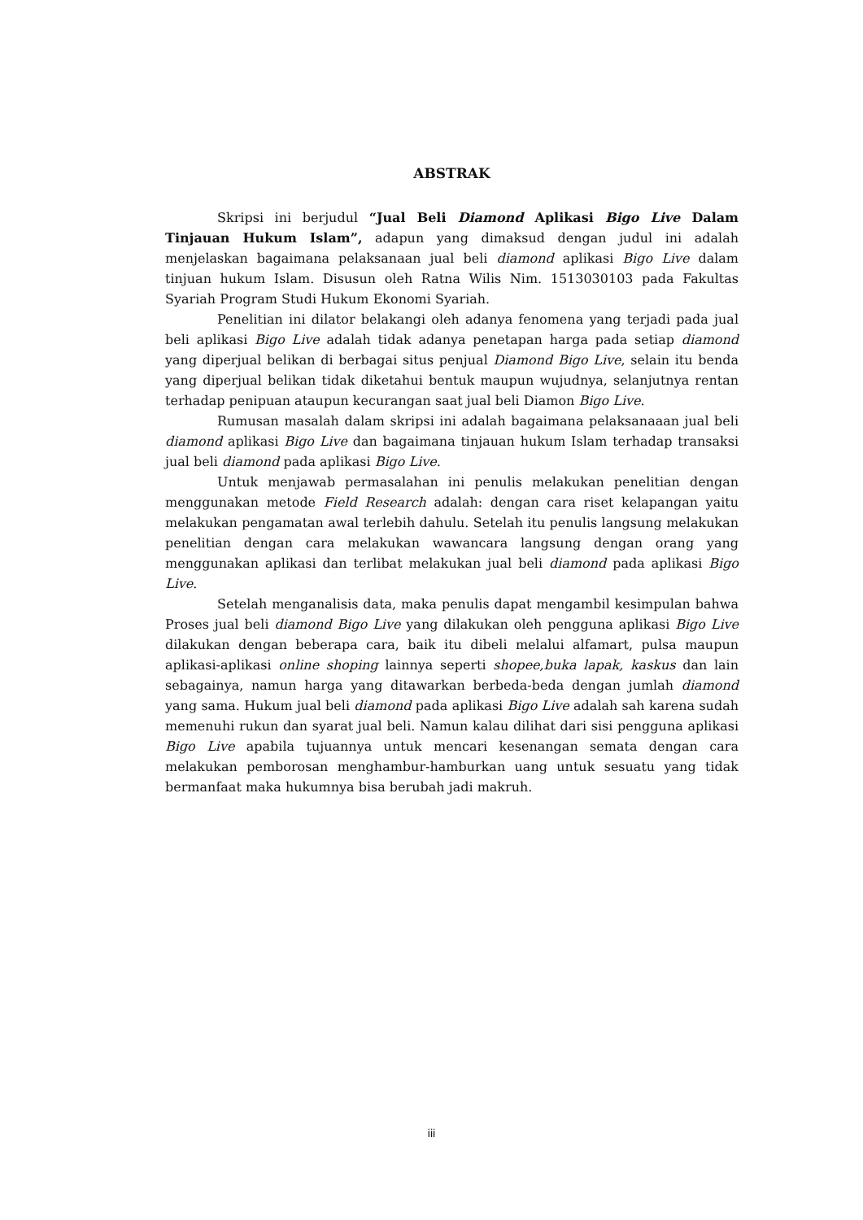ABSTRAK
Skripsi ini berjudul “Jual Beli Diamond Aplikasi Bigo Live Dalam Tinjauan Hukum Islam”, adapun yang dimaksud dengan judul ini adalah menjelaskan bagaimana pelaksanaan jual beli diamond aplikasi Bigo Live dalam tinjuan hukum Islam. Disusun oleh Ratna Wilis Nim. 1513030103 pada Fakultas Syariah Program Studi Hukum Ekonomi Syariah.
Penelitian ini dilator belakangi oleh adanya fenomena yang terjadi pada jual beli aplikasi Bigo Live adalah tidak adanya penetapan harga pada setiap diamond yang diperjual belikan di berbagai situs penjual Diamond Bigo Live, selain itu benda yang diperjual belikan tidak diketahui bentuk maupun wujudnya, selanjutnya rentan terhadap penipuan ataupun kecurangan saat jual beli Diamon Bigo Live.
Rumusan masalah dalam skripsi ini adalah bagaimana pelaksanaaan jual beli diamond aplikasi Bigo Live dan bagaimana tinjauan hukum Islam terhadap transaksi jual beli diamond pada aplikasi Bigo Live.
Untuk menjawab permasalahan ini penulis melakukan penelitian dengan menggunakan metode Field Research adalah: dengan cara riset kelapangan yaitu melakukan pengamatan awal terlebih dahulu. Setelah itu penulis langsung melakukan penelitian dengan cara melakukan wawancara langsung dengan orang yang menggunakan aplikasi dan terlibat melakukan jual beli diamond pada aplikasi Bigo Live.
Setelah menganalisis data, maka penulis dapat mengambil kesimpulan bahwa Proses jual beli diamond Bigo Live yang dilakukan oleh pengguna aplikasi Bigo Live dilakukan dengan beberapa cara, baik itu dibeli melalui alfamart, pulsa maupun aplikasi-aplikasi online shoping lainnya seperti shopee,buka lapak, kaskus dan lain sebagainya, namun harga yang ditawarkan berbeda-beda dengan jumlah diamond yang sama. Hukum jual beli diamond pada aplikasi Bigo Live adalah sah karena sudah memenuhi rukun dan syarat jual beli. Namun kalau dilihat dari sisi pengguna aplikasi Bigo Live apabila tujuannya untuk mencari kesenangan semata dengan cara melakukan pemborosan menghambur-hamburkan uang untuk sesuatu yang tidak bermanfaat maka hukumnya bisa berubah jadi makruh.
iii